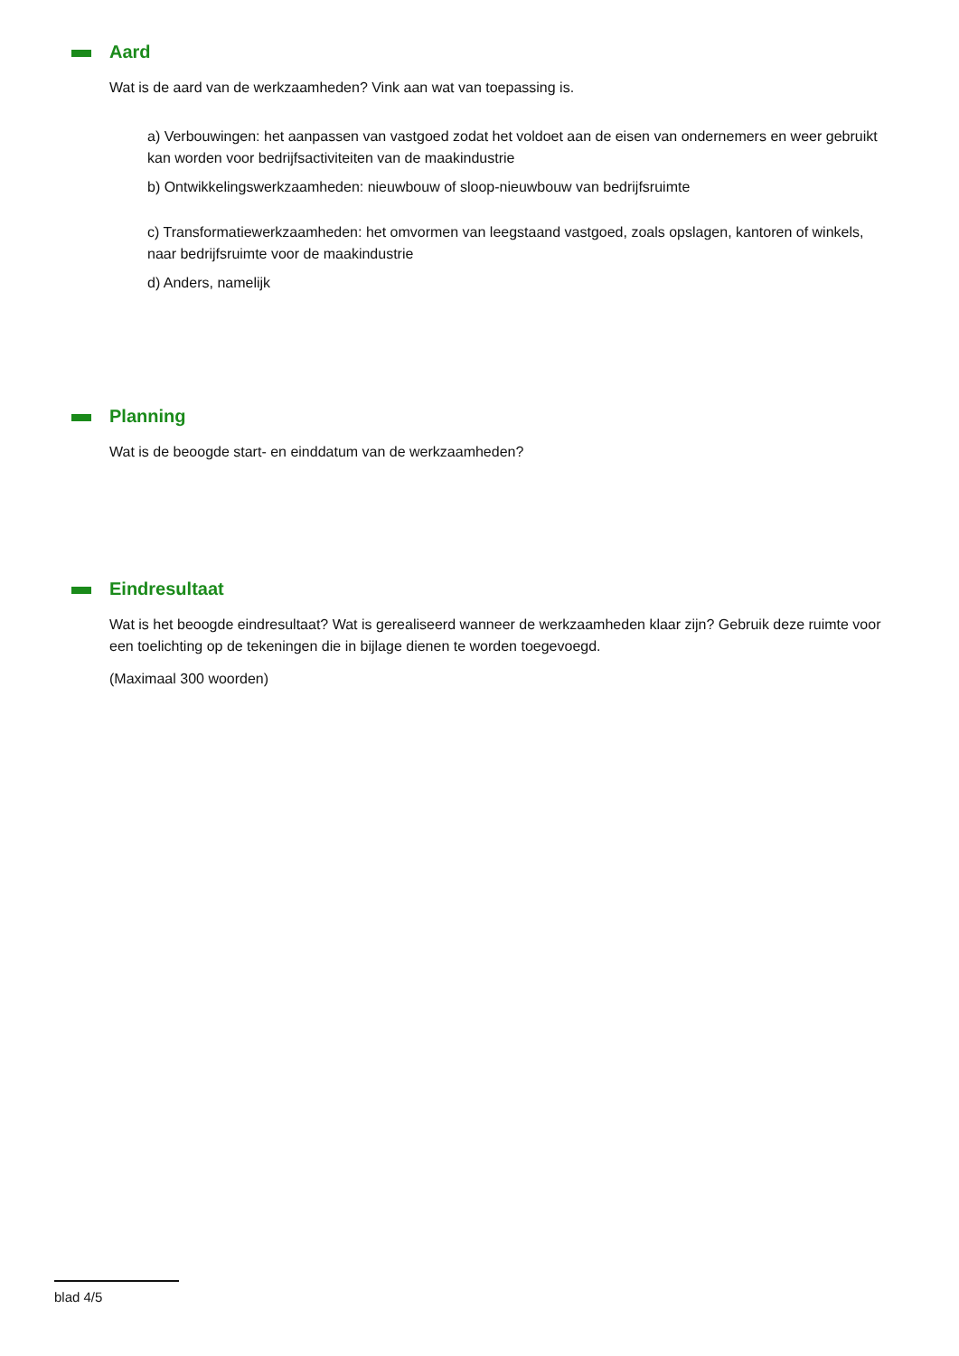Aard
Wat is de aard van de werkzaamheden? Vink aan wat van toepassing is.
a) Verbouwingen: het aanpassen van vastgoed zodat het voldoet aan de eisen van ondernemers en weer gebruikt kan worden voor bedrijfsactiviteiten van de maakindustrie
b) Ontwikkelingswerkzaamheden: nieuwbouw of sloop-nieuwbouw van bedrijfsruimte
c) Transformatiewerkzaamheden: het omvormen van leegstaand vastgoed, zoals opslagen, kantoren of winkels, naar bedrijfsruimte voor de maakindustrie
d) Anders, namelijk
Planning
Wat is de beoogde start- en einddatum van de werkzaamheden?
Eindresultaat
Wat is het beoogde eindresultaat? Wat is gerealiseerd wanneer de werkzaamheden klaar zijn? Gebruik deze ruimte voor een toelichting op de tekeningen die in bijlage dienen te worden toegevoegd.
(Maximaal 300 woorden)
blad 4/5